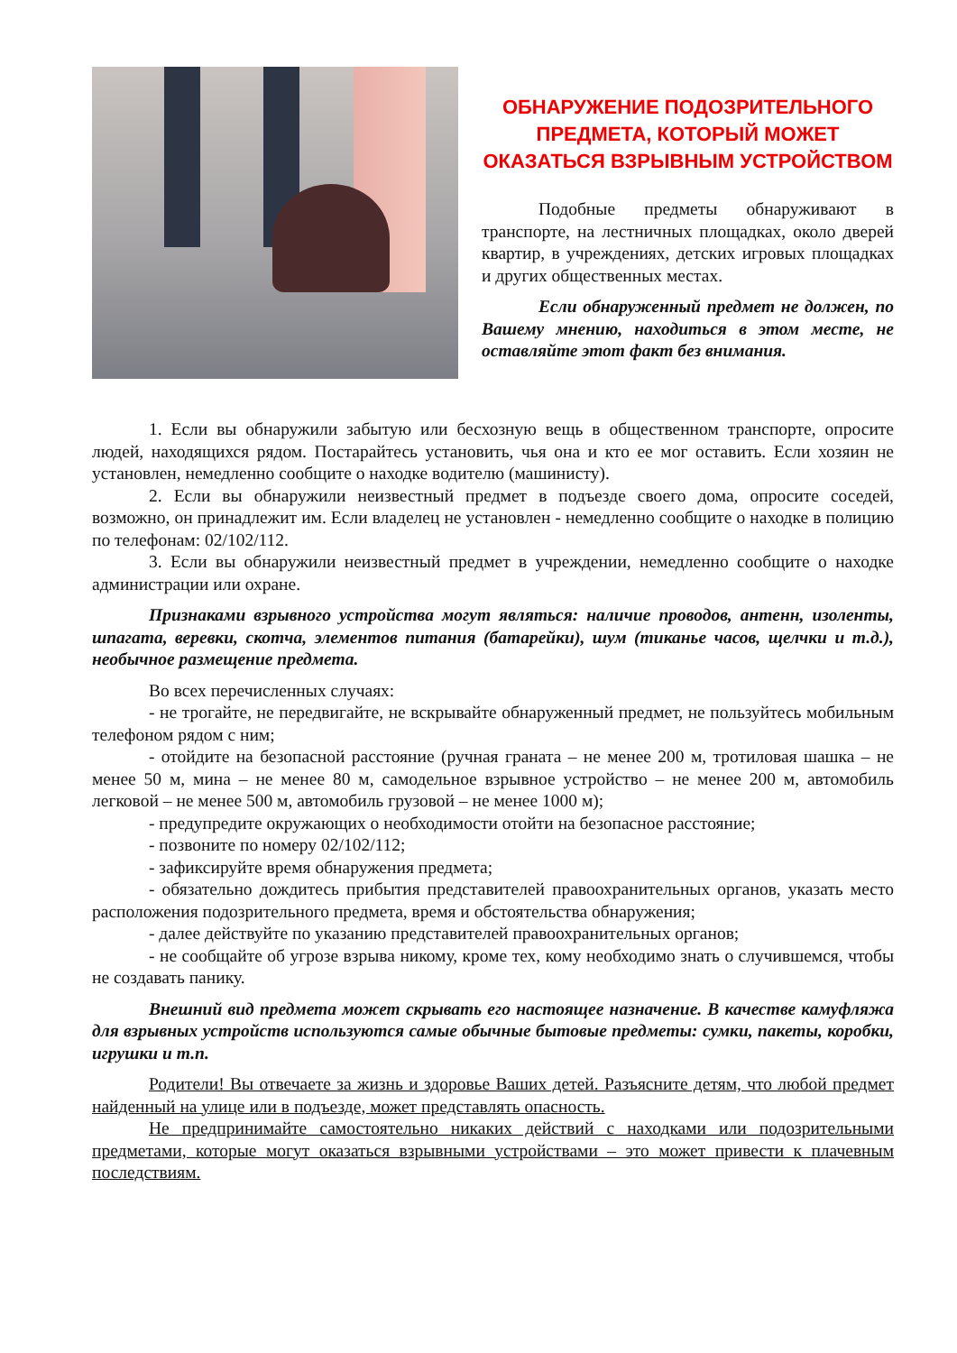ОБНАРУЖЕНИЕ ПОДОЗРИТЕЛЬНОГО ПРЕДМЕТА, КОТОРЫЙ МОЖЕТ ОКАЗАТЬСЯ ВЗРЫВНЫМ УСТРОЙСТВОМ
Подобные предметы обнаруживают в транспорте, на лестничных площадках, около дверей квартир, в учреждениях, детских игровых площадках и других общественных местах.
Если обнаруженный предмет не должен, по Вашему мнению, находиться в этом месте, не оставляйте этот факт без внимания.
1. Если вы обнаружили забытую или бесхозную вещь в общественном транспорте, опросите людей, находящихся рядом. Постарайтесь установить, чья она и кто ее мог оставить. Если хозяин не установлен, немедленно сообщите о находке водителю (машинисту).
2. Если вы обнаружили неизвестный предмет в подъезде своего дома, опросите соседей, возможно, он принадлежит им. Если владелец не установлен - немедленно сообщите о находке в полицию по телефонам: 02/102/112.
3. Если вы обнаружили неизвестный предмет в учреждении, немедленно сообщите о находке администрации или охране.
Признаками взрывного устройства могут являться: наличие проводов, антенн, изоленты, шпагата, веревки, скотча, элементов питания (батарейки), шум (тиканье часов, щелчки и т.д.), необычное размещение предмета.
Во всех перечисленных случаях:
- не трогайте, не передвигайте, не вскрывайте обнаруженный предмет, не пользуйтесь мобильным телефоном рядом с ним;
- отойдите на безопасной расстояние (ручная граната – не менее 200 м, тротиловая шашка – не менее 50 м, мина – не менее 80 м, самодельное взрывное устройство – не менее 200 м, автомобиль легковой – не менее 500 м, автомобиль грузовой – не менее 1000 м);
- предупредите окружающих о необходимости отойти на безопасное расстояние;
- позвоните по номеру 02/102/112;
- зафиксируйте время обнаружения предмета;
- обязательно дождитесь прибытия представителей правоохранительных органов, указать место расположения подозрительного предмета, время и обстоятельства обнаружения;
- далее действуйте по указанию представителей правоохранительных органов;
- не сообщайте об угрозе взрыва никому, кроме тех, кому необходимо знать о случившемся, чтобы не создавать панику.
Внешний вид предмета может скрывать его настоящее назначение. В качестве камуфляжа для взрывных устройств используются самые обычные бытовые предметы: сумки, пакеты, коробки, игрушки и т.п.
Родители! Вы отвечаете за жизнь и здоровье Ваших детей. Разъясните детям, что любой предмет найденный на улице или в подъезде, может представлять опасность.
Не предпринимайте самостоятельно никаких действий с находками или подозрительными предметами, которые могут оказаться взрывными устройствами – это может привести к плачевным последствиям.